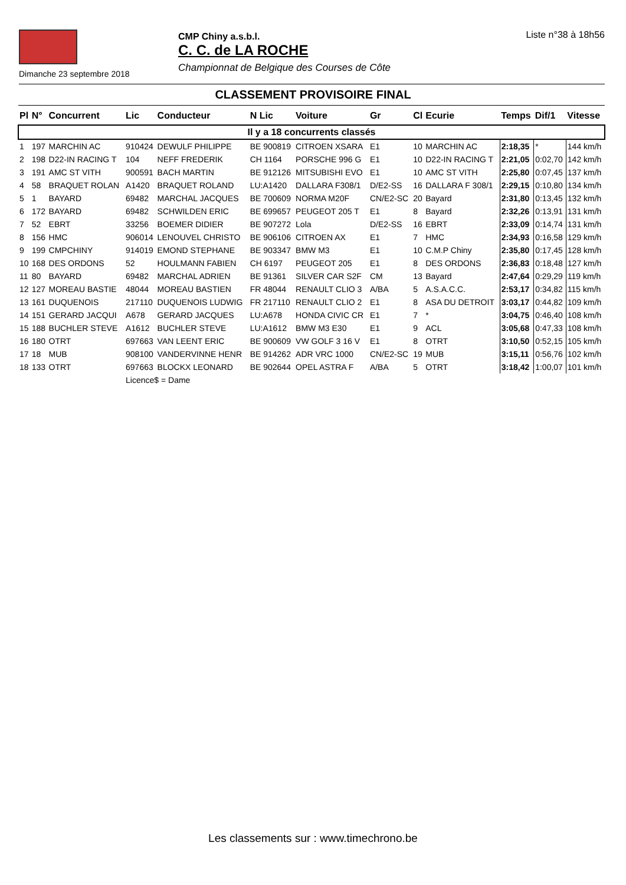Dimanche 23 septembre 2018
CMP Chiny a.s.b.l.
C. C. de LA ROCHE
Championnat de Belgique des Courses de Côte
Liste n°38 à 18h56
CLASSEMENT PROVISOIRE FINAL
| Pl | N° | Concurrent | Lic | Conducteur | N Lic | Voiture | Gr | Cl | Ecurie | Temps | Dif/1 | Vitesse |
| --- | --- | --- | --- | --- | --- | --- | --- | --- | --- | --- | --- | --- |
| Il y a 18 concurrents classés | | | | | | | | | | | | |
| 1 | 197 | MARCHIN AC | 910424 | DEWULF PHILIPPE | BE 900819 | CITROEN XSARA | E1 | 10 | MARCHIN AC | 2:18,35 | * | 144 km/h |
| 2 | 198 | D22-IN RACING T | 104 | NEFF FREDERIK | CH 1164 | PORSCHE 996 G | E1 | 10 | D22-IN RACING T | 2:21,05 | 0:02,70 | 142 km/h |
| 3 | 191 | AMC ST VITH | 900591 | BACH MARTIN | BE 912126 | MITSUBISHI EVO | E1 | 10 | AMC ST VITH | 2:25,80 | 0:07,45 | 137 km/h |
| 4 | 58 | BRAQUET ROLAN | A1420 | BRAQUET ROLAND | LU:A1420 | DALLARA F308/1 | D/E2-SS | 16 | DALLARA F 308/1 | 2:29,15 | 0:10,80 | 134 km/h |
| 5 | 1 | BAYARD | 69482 | MARCHAL JACQUES | BE 700609 | NORMA M20F | CN/E2-SC | 20 | Bayard | 2:31,80 | 0:13,45 | 132 km/h |
| 6 | 172 | BAYARD | 69482 | SCHWILDEN ERIC | BE 699657 | PEUGEOT 205 T | E1 | 8 | Bayard | 2:32,26 | 0:13,91 | 131 km/h |
| 7 | 52 | EBRT | 33256 | BOEMER DIDIER | BE 907272 | Lola | D/E2-SS | 16 | EBRT | 2:33,09 | 0:14,74 | 131 km/h |
| 8 | 156 | HMC | 906014 | LENOUVEL CHRISTO | BE 906106 | CITROEN AX | E1 | 7 | HMC | 2:34,93 | 0:16,58 | 129 km/h |
| 9 | 199 | CMPCHINY | 914019 | EMOND STEPHANE | BE 903347 | BMW M3 | E1 | 10 | C.M.P Chiny | 2:35,80 | 0:17,45 | 128 km/h |
| 10 | 168 | DES ORDONS | 52 | HOULMANN FABIEN | CH 6197 | PEUGEOT 205 | E1 | 8 | DES ORDONS | 2:36,83 | 0:18,48 | 127 km/h |
| 11 | 80 | BAYARD | 69482 | MARCHAL ADRIEN | BE 91361 | SILVER CAR S2F | CM | 13 | Bayard | 2:47,64 | 0:29,29 | 119 km/h |
| 12 | 127 | MOREAU BASTIE | 48044 | MOREAU BASTIEN | FR 48044 | RENAULT CLIO 3 | A/BA | 5 | A.S.A.C.C. | 2:53,17 | 0:34,82 | 115 km/h |
| 13 | 161 | DUQUENOIS | 217110 | DUQUENOIS LUDWIG | FR 217110 | RENAULT CLIO 2 | E1 | 8 | ASA DU DETROIT | 3:03,17 | 0:44,82 | 109 km/h |
| 14 | 151 | GERARD JACQUI | A678 | GERARD JACQUES | LU:A678 | HONDA CIVIC CR | E1 | 7 | * | 3:04,75 | 0:46,40 | 108 km/h |
| 15 | 188 | BUCHLER STEVE | A1612 | BUCHLER STEVE | LU:A1612 | BMW M3 E30 | E1 | 9 | ACL | 3:05,68 | 0:47,33 | 108 km/h |
| 16 | 180 | OTRT | 697663 | VAN LEENT ERIC | BE 900609 | VW GOLF 3 16 V | E1 | 8 | OTRT | 3:10,50 | 0:52,15 | 105 km/h |
| 17 | 18 | MUB | 908100 | VANDERVINNE HENR | BE 914262 | ADR VRC 1000 | CN/E2-SC | 19 | MUB | 3:15,11 | 0:56,76 | 102 km/h |
| 18 | 133 | OTRT | 697663 | BLOCKX LEONARD | BE 902644 | OPEL ASTRA F | A/BA | 5 | OTRT | 3:18,42 | 1:00,07 | 101 km/h |
| | | | Licence$ = Dame | | | | | | | | | |
Les classements sur : www.timechrono.be